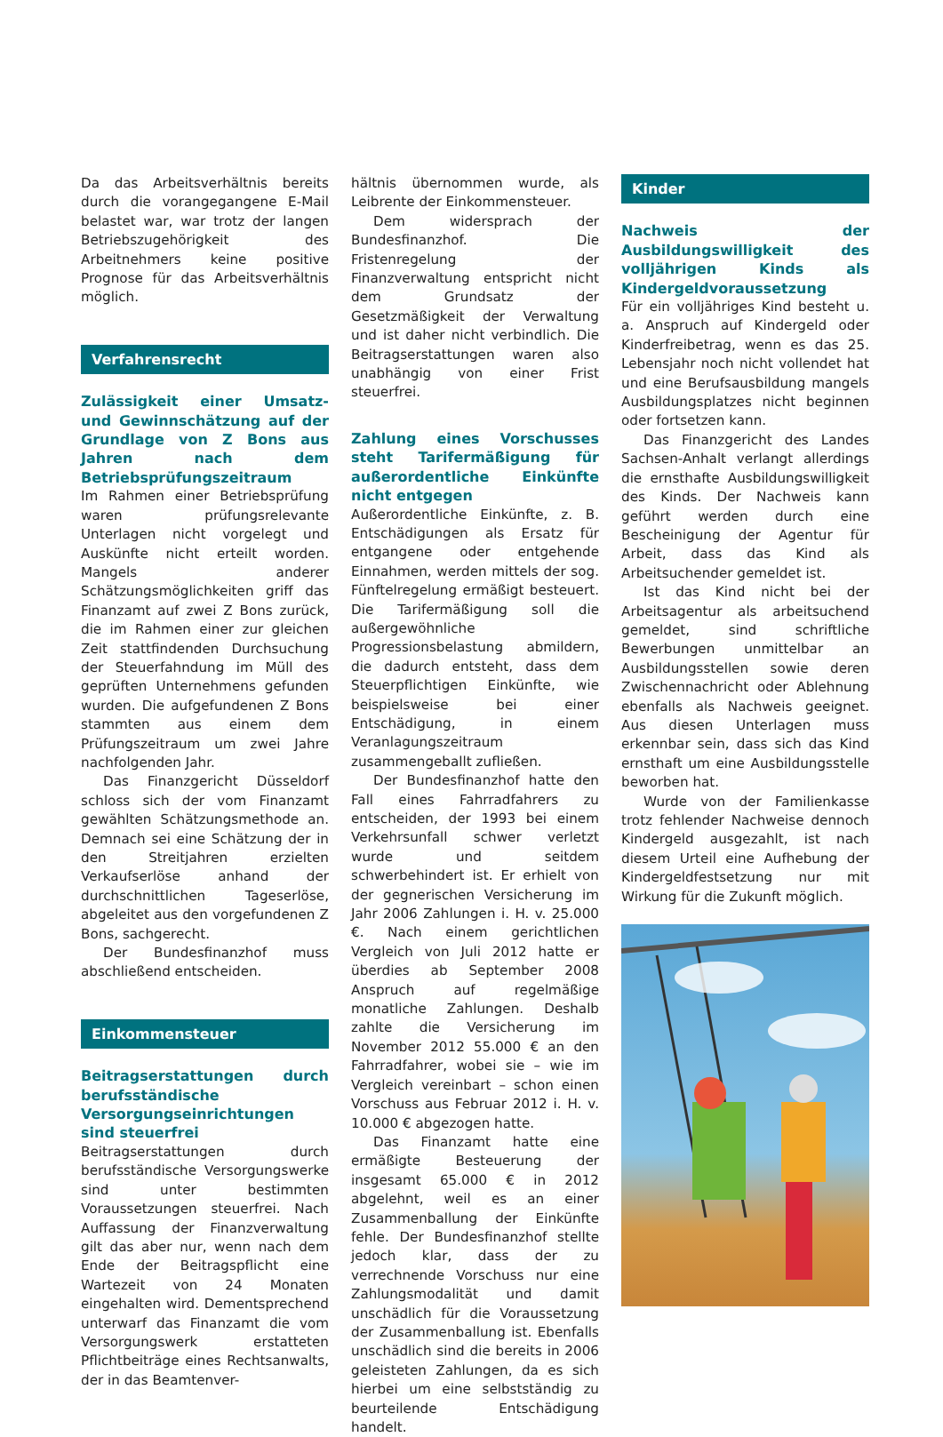Da das Arbeitsverhältnis bereits durch die vorangegangene E-Mail belastet war, war trotz der langen Betriebszugehörigkeit des Arbeitnehmers keine positive Prognose für das Arbeitsverhältnis möglich.
Verfahrensrecht
Zulässigkeit einer Umsatz- und Gewinnschätzung auf der Grundlage von Z Bons aus Jahren nach dem Betriebsprüfungszeitraum
Im Rahmen einer Betriebsprüfung waren prüfungsrelevante Unterlagen nicht vorgelegt und Auskünfte nicht erteilt worden. Mangels anderer Schätzungsmöglichkeiten griff das Finanzamt auf zwei Z Bons zurück, die im Rahmen einer zur gleichen Zeit stattfindenden Durchsuchung der Steuerfahndung im Müll des geprüften Unternehmens gefunden wurden. Die aufgefundenen Z Bons stammten aus einem dem Prüfungszeitraum um zwei Jahre nachfolgenden Jahr.
Das Finanzgericht Düsseldorf schloss sich der vom Finanzamt gewählten Schätzungsmethode an. Demnach sei eine Schätzung der in den Streitjahren erzielten Verkaufserlöse anhand der durchschnittlichen Tageserlöse, abgeleitet aus den vorgefundenen Z Bons, sachgerecht.
Der Bundesfinanzhof muss abschließend entscheiden.
Einkommensteuer
Beitragserstattungen durch berufsständische Versorgungseinrichtungen sind steuerfrei
Beitragserstattungen durch berufsständische Versorgungswerke sind unter bestimmten Voraussetzungen steuerfrei. Nach Auffassung der Finanzverwaltung gilt das aber nur, wenn nach dem Ende der Beitragspflicht eine Wartezeit von 24 Monaten eingehalten wird. Dementsprechend unterwarf das Finanzamt die vom Versorgungswerk erstatteten Pflichtbeiträge eines Rechtsanwalts, der in das Beamtenver-
hältnis übernommen wurde, als Leibrente der Einkommensteuer.
Dem widersprach der Bundesfinanzhof. Die Fristenregelung der Finanzverwaltung entspricht nicht dem Grundsatz der Gesetzmäßigkeit der Verwaltung und ist daher nicht verbindlich. Die Beitragserstattungen waren also unabhängig von einer Frist steuerfrei.
Zahlung eines Vorschusses steht Tarifermäßigung für außerordentliche Einkünfte nicht entgegen
Außerordentliche Einkünfte, z. B. Entschädigungen als Ersatz für entgangene oder entgehende Einnahmen, werden mittels der sog. Fünftelregelung ermäßigt besteuert. Die Tarifermäßigung soll die außergewöhnliche Progressionsbelastung abmildern, die dadurch entsteht, dass dem Steuerpflichtigen Einkünfte, wie beispielsweise bei einer Entschädigung, in einem Veranlagungszeitraum zusammengeballt zufließen.
Der Bundesfinanzhof hatte den Fall eines Fahrradfahrers zu entscheiden, der 1993 bei einem Verkehrsunfall schwer verletzt wurde und seitdem schwerbehindert ist. Er erhielt von der gegnerischen Versicherung im Jahr 2006 Zahlungen i. H. v. 25.000 €. Nach einem gerichtlichen Vergleich von Juli 2012 hatte er überdies ab September 2008 Anspruch auf regelmäßige monatliche Zahlungen. Deshalb zahlte die Versicherung im November 2012 55.000 € an den Fahrradfahrer, wobei sie – wie im Vergleich vereinbart – schon einen Vorschuss aus Februar 2012 i. H. v. 10.000 € abgezogen hatte.
Das Finanzamt hatte eine ermäßigte Besteuerung der insgesamt 65.000 € in 2012 abgelehnt, weil es an einer Zusammenballung der Einkünfte fehle. Der Bundesfinanzhof stellte jedoch klar, dass der zu verrechnende Vorschuss nur eine Zahlungsmodalität und damit unschädlich für die Voraussetzung der Zusammenballung ist. Ebenfalls unschädlich sind die bereits in 2006 geleisteten Zahlungen, da es sich hierbei um eine selbstständig zu beurteilende Entschädigung handelt.
Kinder
Nachweis der Ausbildungswilligkeit des volljährigen Kinds als Kindergeldvoraussetzung
Für ein volljähriges Kind besteht u. a. Anspruch auf Kindergeld oder Kinderfreibetrag, wenn es das 25. Lebensjahr noch nicht vollendet hat und eine Berufsausbildung mangels Ausbildungsplatzes nicht beginnen oder fortsetzen kann.
Das Finanzgericht des Landes Sachsen-Anhalt verlangt allerdings die ernsthafte Ausbildungswilligkeit des Kinds. Der Nachweis kann geführt werden durch eine Bescheinigung der Agentur für Arbeit, dass das Kind als Arbeitsuchender gemeldet ist.
Ist das Kind nicht bei der Arbeitsagentur als arbeitsuchend gemeldet, sind schriftliche Bewerbungen unmittelbar an Ausbildungsstellen sowie deren Zwischennachricht oder Ablehnung ebenfalls als Nachweis geeignet. Aus diesen Unterlagen muss erkennbar sein, dass sich das Kind ernsthaft um eine Ausbildungsstelle beworben hat.
Wurde von der Familienkasse trotz fehlender Nachweise dennoch Kindergeld ausgezahlt, ist nach diesem Urteil eine Aufhebung der Kindergeldfestsetzung nur mit Wirkung für die Zukunft möglich.